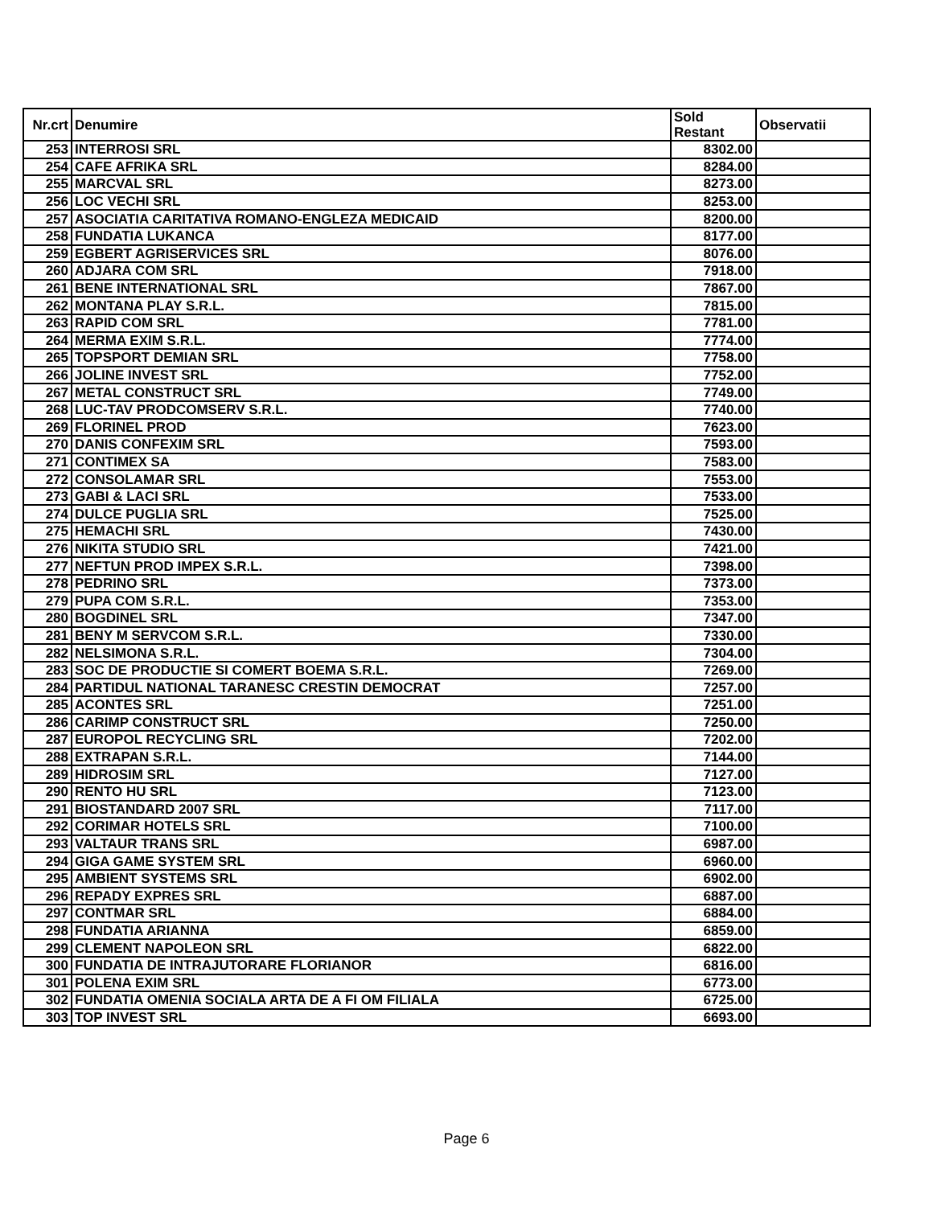| Nr.crt | Denumire | Sold Restant | Observatii |
| --- | --- | --- | --- |
| 253 | INTERROSI SRL | 8302.00 | |
| 254 | CAFE AFRIKA SRL | 8284.00 | |
| 255 | MARCVAL SRL | 8273.00 | |
| 256 | LOC VECHI SRL | 8253.00 | |
| 257 | ASOCIATIA CARITATIVA ROMANO-ENGLEZA MEDICAID | 8200.00 | |
| 258 | FUNDATIA LUKANCA | 8177.00 | |
| 259 | EGBERT AGRISERVICES SRL | 8076.00 | |
| 260 | ADJARA COM SRL | 7918.00 | |
| 261 | BENE INTERNATIONAL SRL | 7867.00 | |
| 262 | MONTANA PLAY S.R.L. | 7815.00 | |
| 263 | RAPID COM SRL | 7781.00 | |
| 264 | MERMA EXIM S.R.L. | 7774.00 | |
| 265 | TOPSPORT DEMIAN SRL | 7758.00 | |
| 266 | JOLINE INVEST SRL | 7752.00 | |
| 267 | METAL CONSTRUCT SRL | 7749.00 | |
| 268 | LUC-TAV PRODCOMSERV S.R.L. | 7740.00 | |
| 269 | FLORINEL PROD | 7623.00 | |
| 270 | DANIS CONFEXIM SRL | 7593.00 | |
| 271 | CONTIMEX SA | 7583.00 | |
| 272 | CONSOLAMAR SRL | 7553.00 | |
| 273 | GABI & LACI SRL | 7533.00 | |
| 274 | DULCE PUGLIA SRL | 7525.00 | |
| 275 | HEMACHI SRL | 7430.00 | |
| 276 | NIKITA STUDIO SRL | 7421.00 | |
| 277 | NEFTUN PROD IMPEX S.R.L. | 7398.00 | |
| 278 | PEDRINO SRL | 7373.00 | |
| 279 | PUPA COM S.R.L. | 7353.00 | |
| 280 | BOGDINEL SRL | 7347.00 | |
| 281 | BENY M SERVCOM S.R.L. | 7330.00 | |
| 282 | NELSIMONA S.R.L. | 7304.00 | |
| 283 | SOC DE PRODUCTIE SI COMERT BOEMA S.R.L. | 7269.00 | |
| 284 | PARTIDUL NATIONAL TARANESC CRESTIN DEMOCRAT | 7257.00 | |
| 285 | ACONTES SRL | 7251.00 | |
| 286 | CARIMP CONSTRUCT SRL | 7250.00 | |
| 287 | EUROPOL RECYCLING SRL | 7202.00 | |
| 288 | EXTRAPAN S.R.L. | 7144.00 | |
| 289 | HIDROSIM SRL | 7127.00 | |
| 290 | RENTO HU SRL | 7123.00 | |
| 291 | BIOSTANDARD 2007 SRL | 7117.00 | |
| 292 | CORIMAR HOTELS SRL | 7100.00 | |
| 293 | VALTAUR TRANS SRL | 6987.00 | |
| 294 | GIGA GAME SYSTEM SRL | 6960.00 | |
| 295 | AMBIENT SYSTEMS SRL | 6902.00 | |
| 296 | REPADY EXPRES SRL | 6887.00 | |
| 297 | CONTMAR SRL | 6884.00 | |
| 298 | FUNDATIA ARIANNA | 6859.00 | |
| 299 | CLEMENT NAPOLEON SRL | 6822.00 | |
| 300 | FUNDATIA DE INTRAJUTORARE FLORIANOR | 6816.00 | |
| 301 | POLENA EXIM SRL | 6773.00 | |
| 302 | FUNDATIA OMENIA SOCIALA ARTA DE A FI OM FILIALA | 6725.00 | |
| 303 | TOP INVEST SRL | 6693.00 | |
Page 6